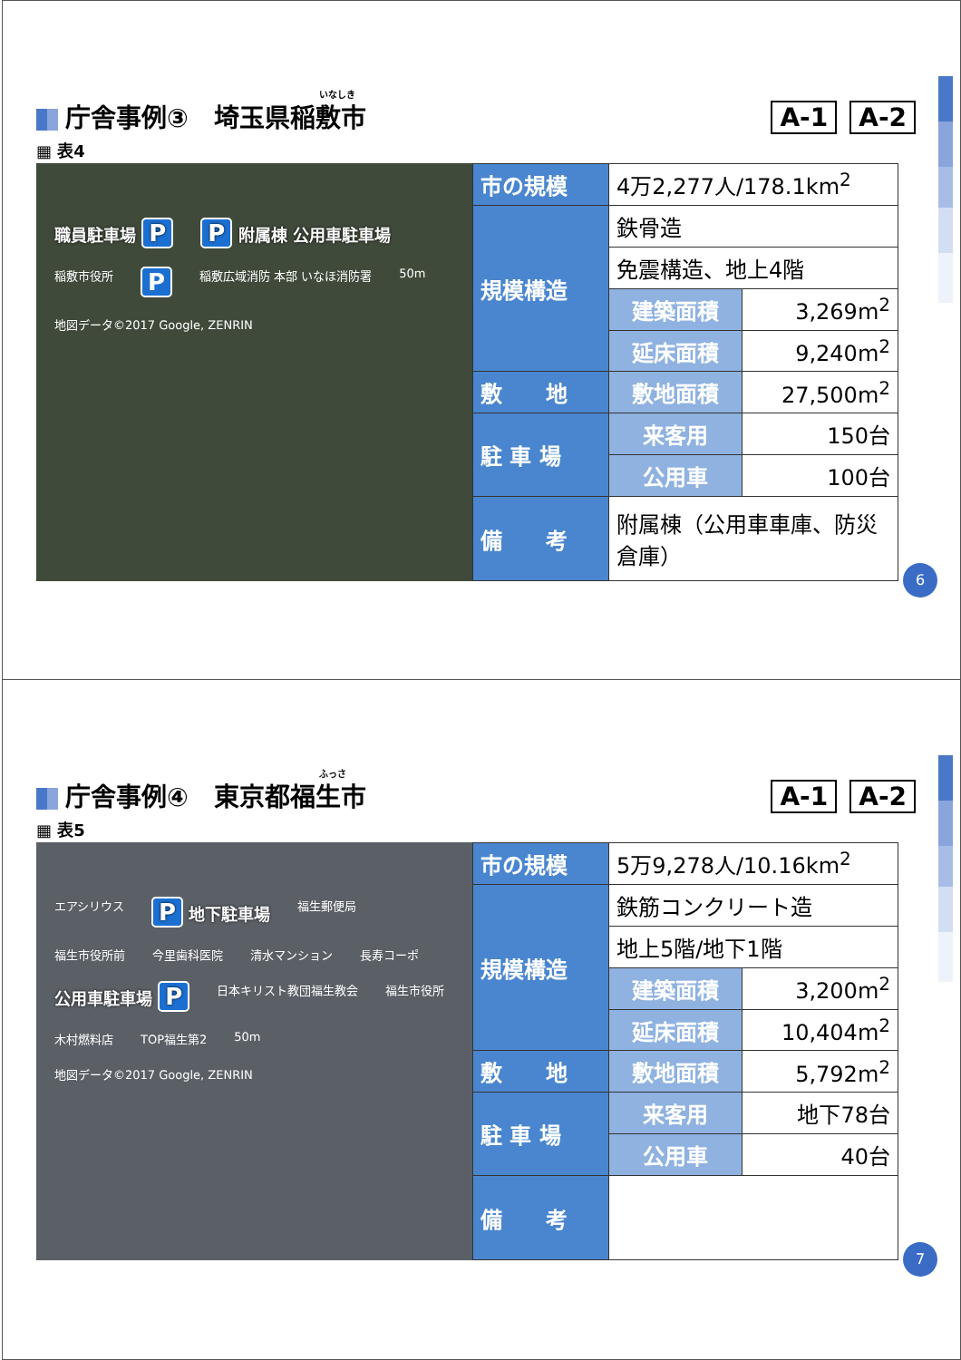いなしき
庁舎事例③　埼玉県稲敷市
A-1 A-2
▦ 表4
職員駐車場 P P 附属棟 公用車駐車場 稲敷市役所 P 稲敷広域消防 本部 いなほ消防署 50m 地図データ©2017 Google, ZENRIN
| 市の規模 | 4万2,277人/178.1km<sup>2</sup> | |
| 規模構造 | 鉄骨造 | |
| | 免震構造、地上4階 | |
| | 建築面積 | 3,269m<sup>2</sup> |
| | 延床面積 | 9,240m<sup>2</sup> |
| 敷 地 | 敷地面積 | 27,500m<sup>2</sup> |
| 駐 車 場 | 来客用 | 150台 |
| | 公用車 | 100台 |
| 備 考 | 附属棟（公用車車庫、防災倉庫） | |
6
ふっさ
庁舎事例④　東京都福生市
A-1 A-2
▦ 表5
エアシリウス P 地下駐車場 福生郵便局 福生市役所前 今里歯科医院 清水マンション 長寿コーポ 公用車駐車場 P 日本キリスト教団福生教会 福生市役所 木村燃料店 TOP福生第2 50m 地図データ©2017 Google, ZENRIN
| 市の規模 | 5万9,278人/10.16km<sup>2</sup> | |
| 規模構造 | 鉄筋コンクリート造 | |
| | 地上5階/地下1階 | |
| | 建築面積 | 3,200m<sup>2</sup> |
| | 延床面積 | 10,404m<sup>2</sup> |
| 敷 地 | 敷地面積 | 5,792m<sup>2</sup> |
| 駐 車 場 | 来客用 | 地下78台 |
| | 公用車 | 40台 |
| 備 考 | | |
7